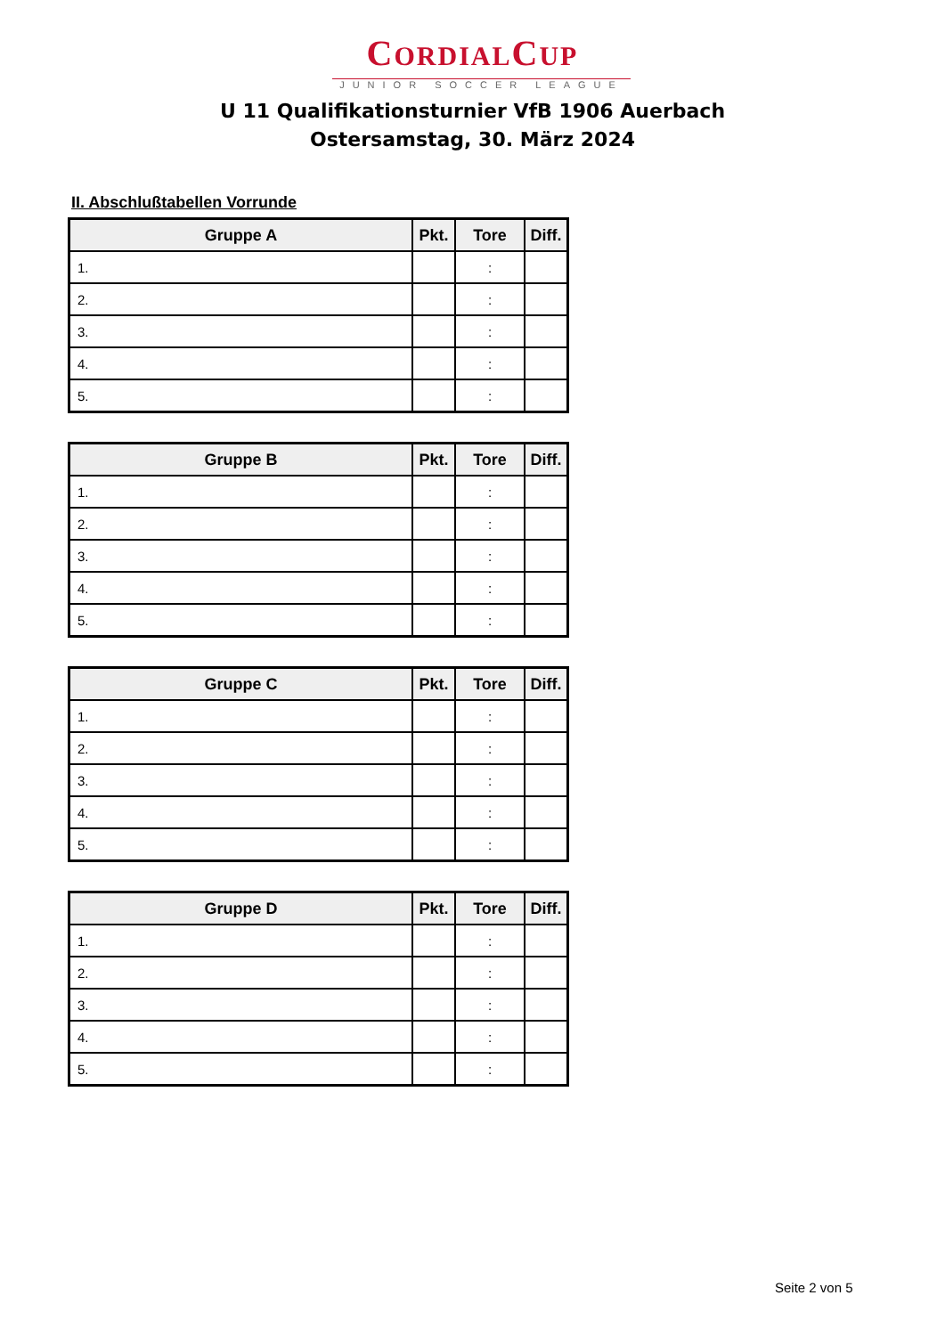CORDIALCUP
JUNIOR SOCCER LEAGUE
U 11 Qualifikationsturnier VfB 1906 Auerbach
Ostersamstag, 30. März 2024
II. Abschlußtabellen Vorrunde
| Gruppe A | Pkt. | Tore | Diff. |
| --- | --- | --- | --- |
| 1. | | : | |
| 2. | | : | |
| 3. | | : | |
| 4. | | : | |
| 5. | | : | |
| Gruppe B | Pkt. | Tore | Diff. |
| --- | --- | --- | --- |
| 1. | | : | |
| 2. | | : | |
| 3. | | : | |
| 4. | | : | |
| 5. | | : | |
| Gruppe C | Pkt. | Tore | Diff. |
| --- | --- | --- | --- |
| 1. | | : | |
| 2. | | : | |
| 3. | | : | |
| 4. | | : | |
| 5. | | : | |
| Gruppe D | Pkt. | Tore | Diff. |
| --- | --- | --- | --- |
| 1. | | : | |
| 2. | | : | |
| 3. | | : | |
| 4. | | : | |
| 5. | | : | |
Seite 2 von 5